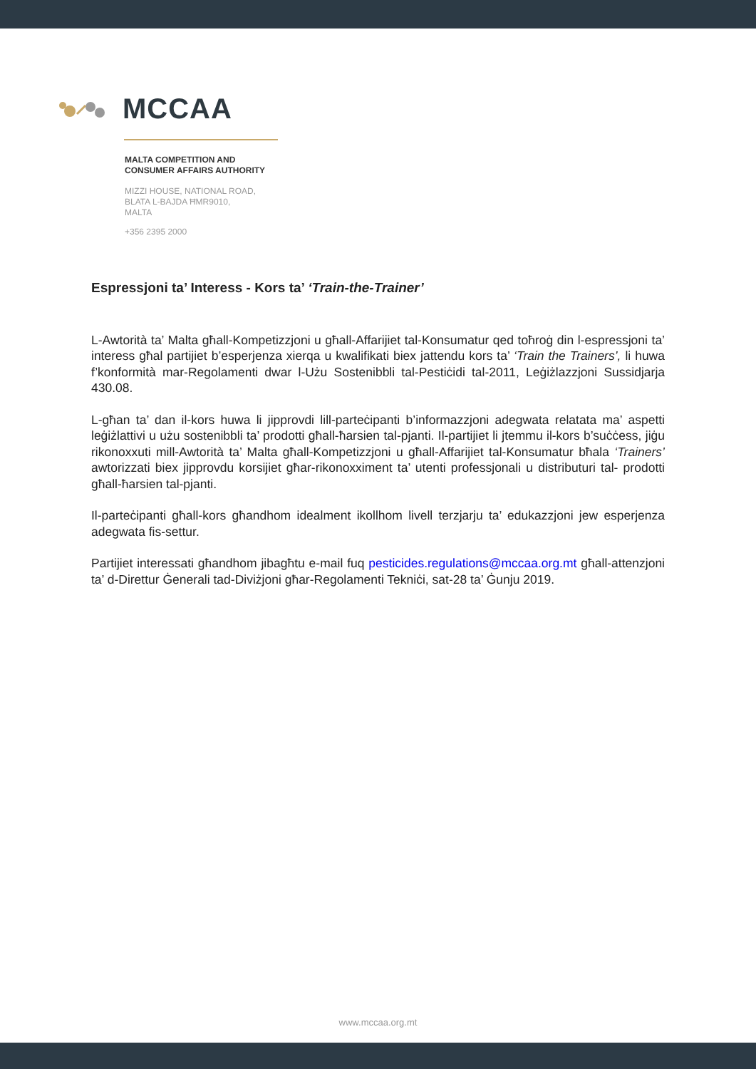MCCAA
MALTA COMPETITION AND
CONSUMER AFFAIRS AUTHORITY
MIZZI HOUSE, NATIONAL ROAD,
BLATA L-BAJDA ĦMR9010,
MALTA
+356 2395 2000
Espressjoni ta’ Interess - Kors ta’ ‘Train-the-Trainer’
L-Awtorità ta’ Malta għall-Kompetizzjoni u għall-Affarijiet tal-Konsumatur qed toħroġ din l-espressjoni ta’ interess għal partijiet b’esperjenza xierqa u kwalifikati biex jattendu kors ta’ ‘Train the Trainers’, li huwa f’konformità mar-Regolamenti dwar l-Użu Sostenibbli tal-Pestiċidi tal-2011, Leġiżlazzjoni Sussidjarja 430.08.
L-għan ta’ dan il-kors huwa li jipprovdi lill-parteċipanti b’informazzjoni adegwata relatata ma’ aspetti leġiżlattivi u użu sostenibbli ta’ prodotti għall-ħarsien tal-pjanti. Il-partijiet li jtemmu il-kors b’suċċess, jiġu rikonoxxuti mill-Awtorità ta’ Malta għall-Kompetizzjoni u għall-Affarijiet tal-Konsumatur bħala ‘Trainers’ awtorizzati biex jipprovdu korsijiet għar-rikonoxximent ta’ utenti professjonali u distributuri tal- prodotti għall-ħarsien tal-pjanti.
Il-parteċipanti għall-kors għandhom idealment ikollhom livell terzjarju ta’ edukazzjoni jew esperjenza adegwata fis-settur.
Partijiet interessati għandhom jibagħtu e-mail fuq pesticides.regulations@mccaa.org.mt għall-attenzjoni ta’ d-Direttur Ġenerali tad-Diviżjoni għar-Regolamenti Tekniċi, sat-28 ta’ Ġunju 2019.
www.mccaa.org.mt